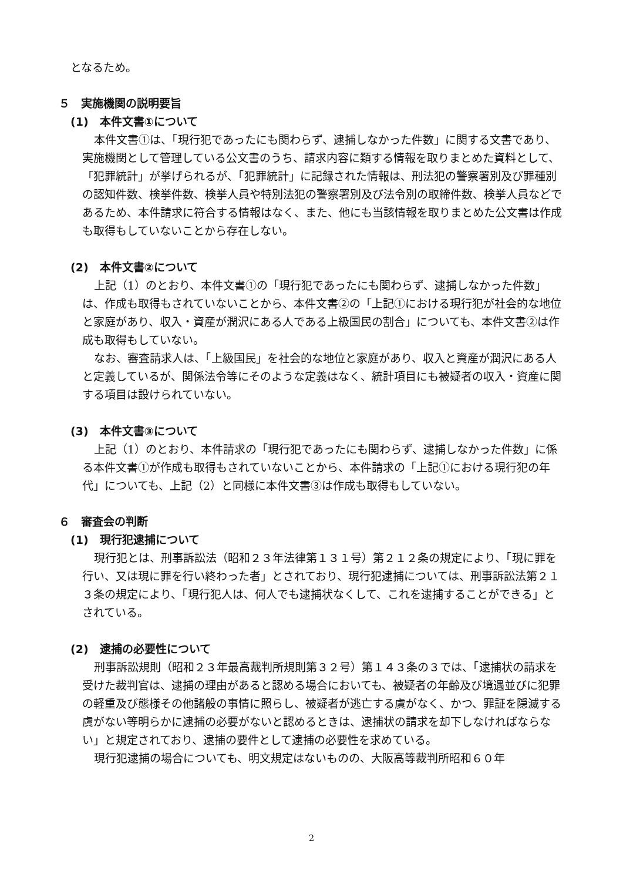となるため。
５　実施機関の説明要旨
(1)　本件文書①について
本件文書①は、「現行犯であったにも関わらず、逮捕しなかった件数」に関する文書であり、実施機関として管理している公文書のうち、請求内容に類する情報を取りまとめた資料として、「犯罪統計」が挙げられるが、「犯罪統計」に記録された情報は、刑法犯の警察署別及び罪種別の認知件数、検挙件数、検挙人員や特別法犯の警察署別及び法令別の取締件数、検挙人員などであるため、本件請求に符合する情報はなく、また、他にも当該情報を取りまとめた公文書は作成も取得もしていないことから存在しない。
(2)　本件文書②について
上記（1）のとおり、本件文書①の「現行犯であったにも関わらず、逮捕しなかった件数」は、作成も取得もされていないことから、本件文書②の「上記①における現行犯が社会的な地位と家庭があり、収入・資産が潤沢にある人である上級国民の割合」についても、本件文書②は作成も取得もしていない。
なお、審査請求人は、「上級国民」を社会的な地位と家庭があり、収入と資産が潤沢にある人と定義しているが、関係法令等にそのような定義はなく、統計項目にも被疑者の収入・資産に関する項目は設けられていない。
(3)　本件文書③について
上記（1）のとおり、本件請求の「現行犯であったにも関わらず、逮捕しなかった件数」に係る本件文書①が作成も取得もされていないことから、本件請求の「上記①における現行犯の年代」についても、上記（2）と同様に本件文書③は作成も取得もしていない。
６　審査会の判断
(1)　現行犯逮捕について
現行犯とは、刑事訴訟法（昭和２３年法律第１３１号）第２１２条の規定により、「現に罪を行い、又は現に罪を行い終わった者」とされており、現行犯逮捕については、刑事訴訟法第２１３条の規定により、「現行犯人は、何人でも逮捕状なくして、これを逮捕することができる」とされている。
(2)　逮捕の必要性について
刑事訴訟規則（昭和２３年最高裁判所規則第３２号）第１４３条の３では、「逮捕状の請求を受けた裁判官は、逮捕の理由があると認める場合においても、被疑者の年齢及び境遇並びに犯罪の軽重及び態様その他諸般の事情に照らし、被疑者が逃亡する虞がなく、かつ、罪証を隠滅する虞がない等明らかに逮捕の必要がないと認めるときは、逮捕状の請求を却下しなければならない」と規定されており、逮捕の要件として逮捕の必要性を求めている。
現行犯逮捕の場合についても、明文規定はないものの、大阪高等裁判所昭和６０年
2